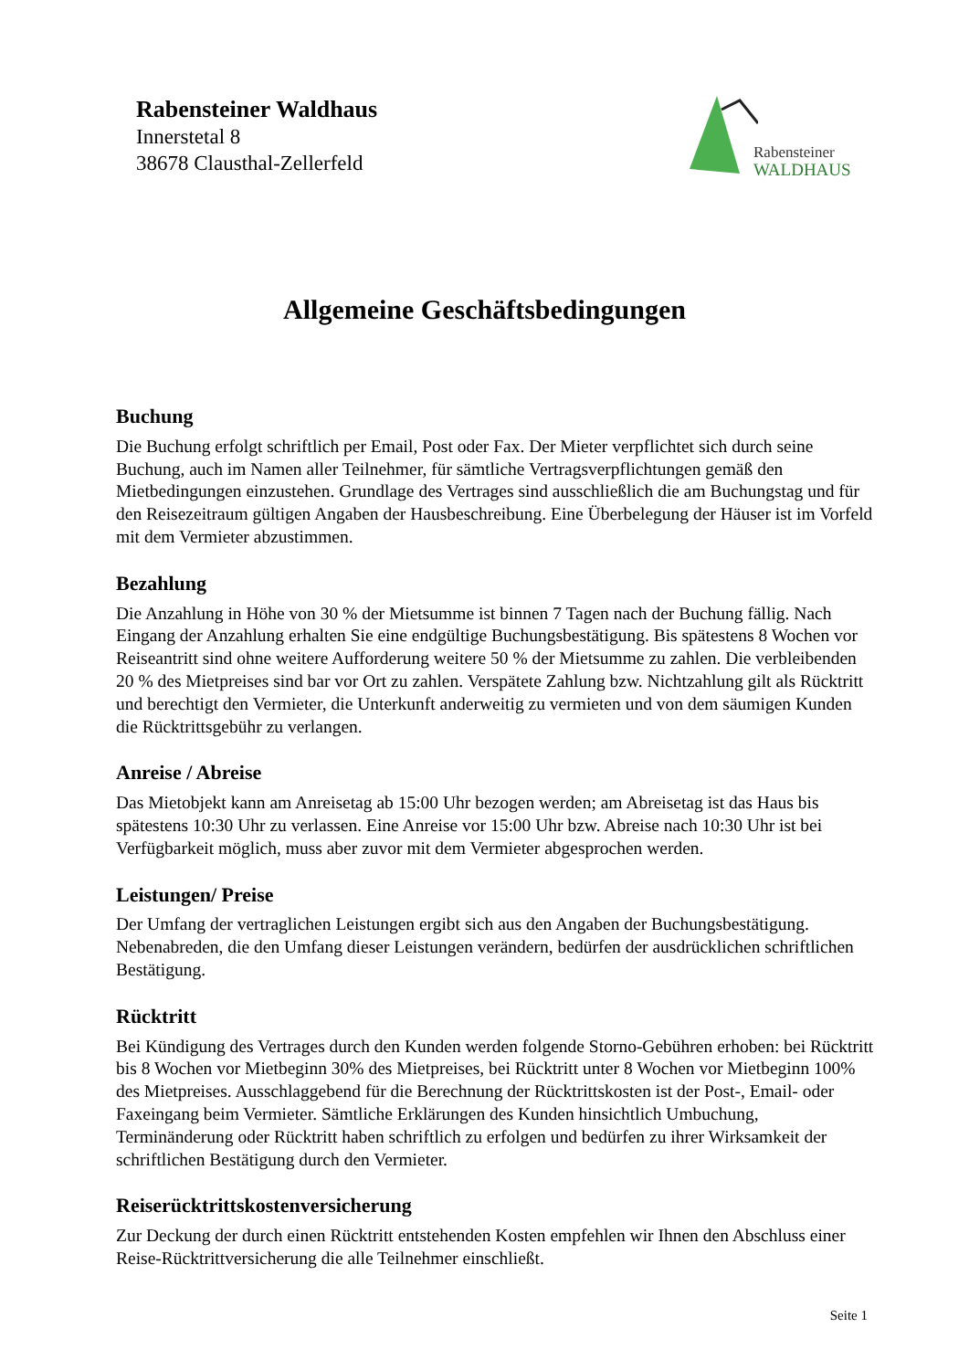Rabensteiner Waldhaus
Innerstetal 8
38678 Clausthal-Zellerfeld
Rabensteiner
WALDHAUS
Allgemeine Geschäftsbedingungen
Buchung
Die Buchung erfolgt schriftlich per Email, Post oder Fax. Der Mieter verpflichtet sich durch seine Buchung, auch im Namen aller Teilnehmer, für sämtliche Vertragsverpflichtungen gemäß den Mietbedingungen einzustehen. Grundlage des Vertrages sind ausschließlich die am Buchungstag und für den Reisezeitraum gültigen Angaben der Hausbeschreibung. Eine Überbelegung der Häuser ist im Vorfeld mit dem Vermieter abzustimmen.
Bezahlung
Die Anzahlung in Höhe von 30 % der Mietsumme ist binnen 7 Tagen nach der Buchung fällig. Nach Eingang der Anzahlung erhalten Sie eine endgültige Buchungsbestätigung. Bis spätestens 8 Wochen vor Reiseantritt sind ohne weitere Aufforderung weitere 50 % der Mietsumme zu zahlen. Die verbleibenden 20 % des Mietpreises sind bar vor Ort zu zahlen. Verspätete Zahlung bzw. Nichtzahlung gilt als Rücktritt und berechtigt den Vermieter, die Unterkunft anderweitig zu vermieten und von dem säumigen Kunden die Rücktrittsgebühr zu verlangen.
Anreise / Abreise
Das Mietobjekt kann am Anreisetag ab 15:00 Uhr bezogen werden; am Abreisetag ist das Haus bis spätestens 10:30 Uhr zu verlassen. Eine Anreise vor 15:00 Uhr bzw. Abreise nach 10:30 Uhr ist bei Verfügbarkeit möglich, muss aber zuvor mit dem Vermieter abgesprochen werden.
Leistungen/ Preise
Der Umfang der vertraglichen Leistungen ergibt sich aus den Angaben der Buchungsbestätigung. Nebenabreden, die den Umfang dieser Leistungen verändern, bedürfen der ausdrücklichen schriftlichen Bestätigung.
Rücktritt
Bei Kündigung des Vertrages durch den Kunden werden folgende Storno-Gebühren erhoben: bei Rücktritt bis 8 Wochen vor Mietbeginn 30% des Mietpreises, bei Rücktritt unter 8 Wochen vor Mietbeginn 100% des Mietpreises. Ausschlaggebend für die Berechnung der Rücktrittskosten ist der Post-, Email- oder Faxeingang beim Vermieter. Sämtliche Erklärungen des Kunden hinsichtlich Umbuchung, Terminänderung oder Rücktritt haben schriftlich zu erfolgen und bedürfen zu ihrer Wirksamkeit der schriftlichen Bestätigung durch den Vermieter.
Reiserücktrittskostenversicherung
Zur Deckung der durch einen Rücktritt entstehenden Kosten empfehlen wir Ihnen den Abschluss einer Reise-Rücktrittversicherung die alle Teilnehmer einschließt.
Seite 1